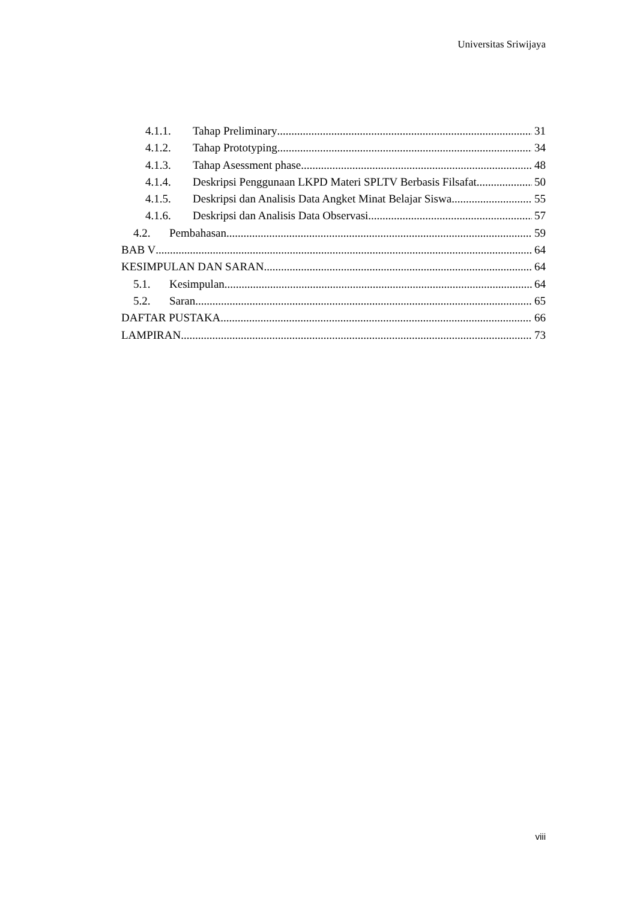Universitas Sriwijaya
4.1.1. Tahap Preliminary 31
4.1.2. Tahap Prototyping 34
4.1.3. Tahap Asessment phase 48
4.1.4. Deskripsi Penggunaan LKPD Materi SPLTV Berbasis Filsafat 50
4.1.5. Deskripsi dan Analisis Data Angket Minat Belajar Siswa 55
4.1.6. Deskripsi dan Analisis Data Observasi 57
4.2. Pembahasan 59
BAB V 64
KESIMPULAN DAN SARAN 64
5.1. Kesimpulan 64
5.2. Saran 65
DAFTAR PUSTAKA 66
LAMPIRAN 73
viii